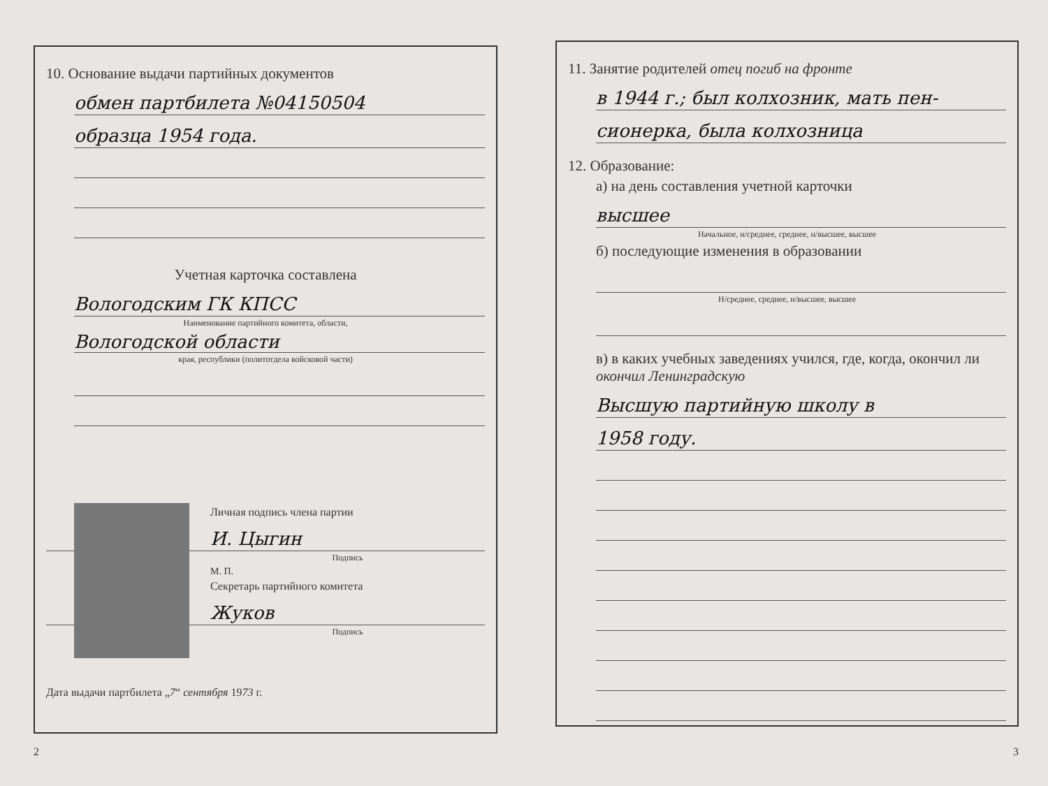10. Основание выдачи партийных документов
обмен партбилета №04150504
образца 1954 года.
Учетная карточка составлена
Вологодским ГК КПСС
Наименование партийного комитета, области,
Вологодской области
края, республики (политотдела войсковой части)
Личная подпись члена партии
И. Цыгин
Подпись
М. П.
Секретарь партийного комитета
Жуков
Подпись
Дата выдачи партбилета „7“ сентября 1973 г.
2
11. Занятие родителей отец погиб на фронте
в 1944 г.; был колхозник, мать пен-
сионерка, была колхозница
12. Образование:
а) на день составления учетной карточки
высшее
Начальное, н/среднее, среднее, н/высшее, высшее
б) последующие изменения в образовании
Н/среднее, среднее, н/высшее, высшее
в) в каких учебных заведениях учился, где, когда, окончил ли окончил Ленинградскую
Высшую партийную школу в
1958 году.
3